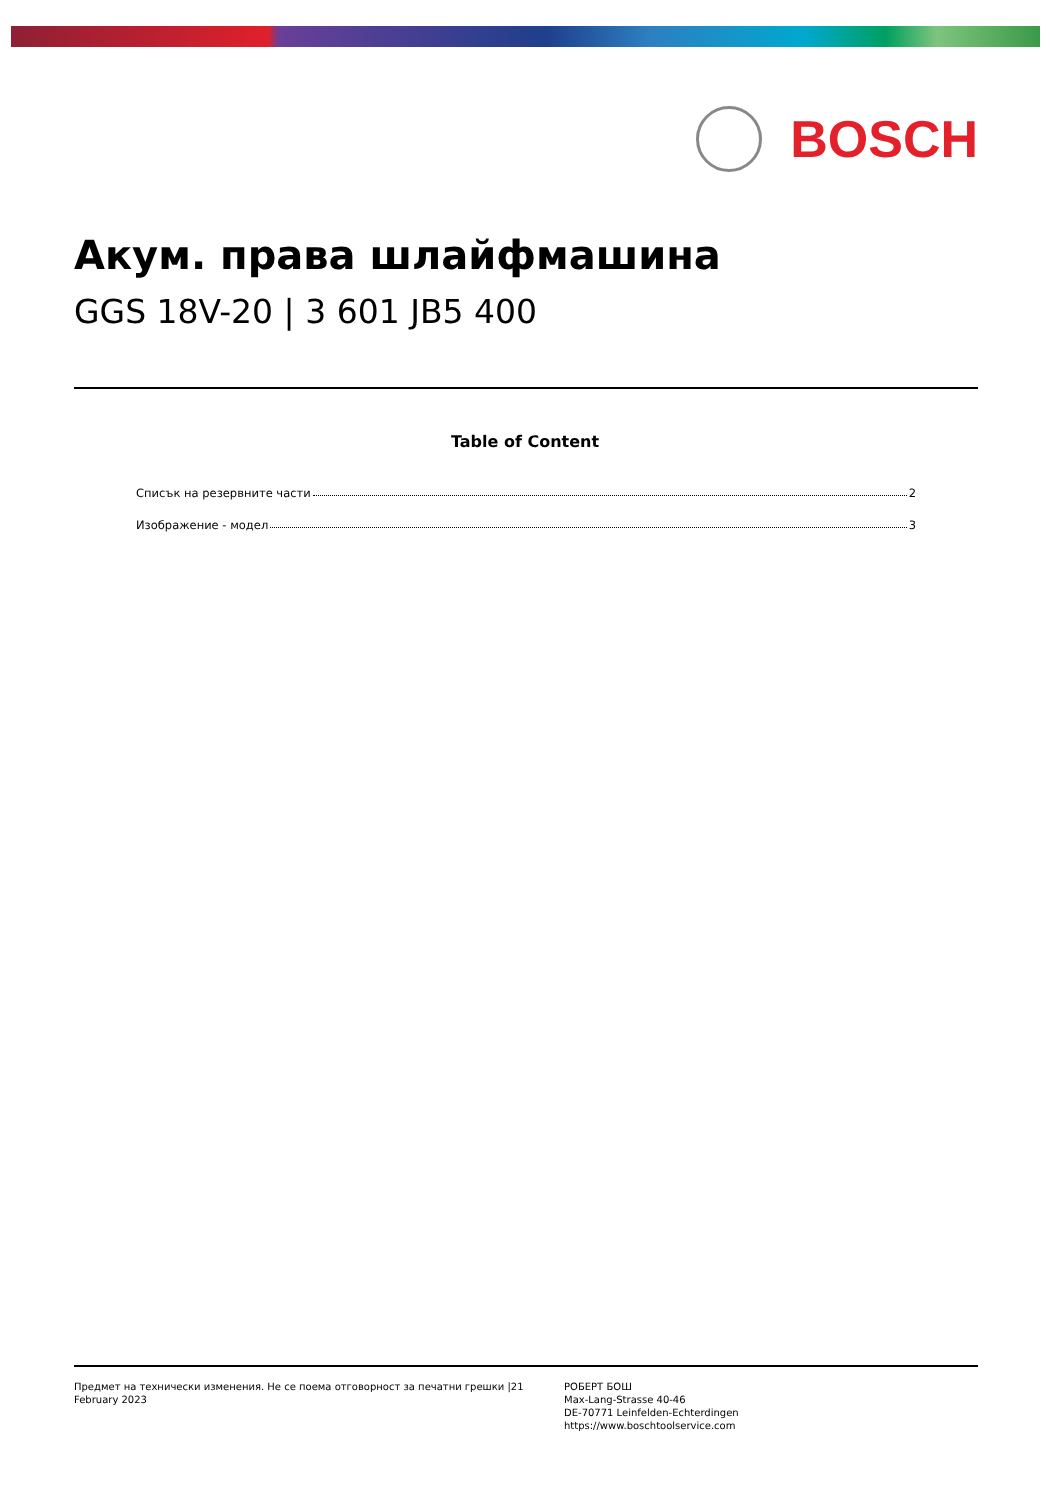BOSCH
Акум. права шлайфмашина
GGS 18V-20 | 3 601 JB5 400
Table of Content
Списък на резервните части 2
Изображение - модел 3
Предмет на технически изменения. Не се поема отговорност за печатни грешки |21 February 2023
РОБЕРТ БОШ
Max-Lang-Strasse 40-46
DE-70771 Leinfelden-Echterdingen
https://www.boschtoolservice.com